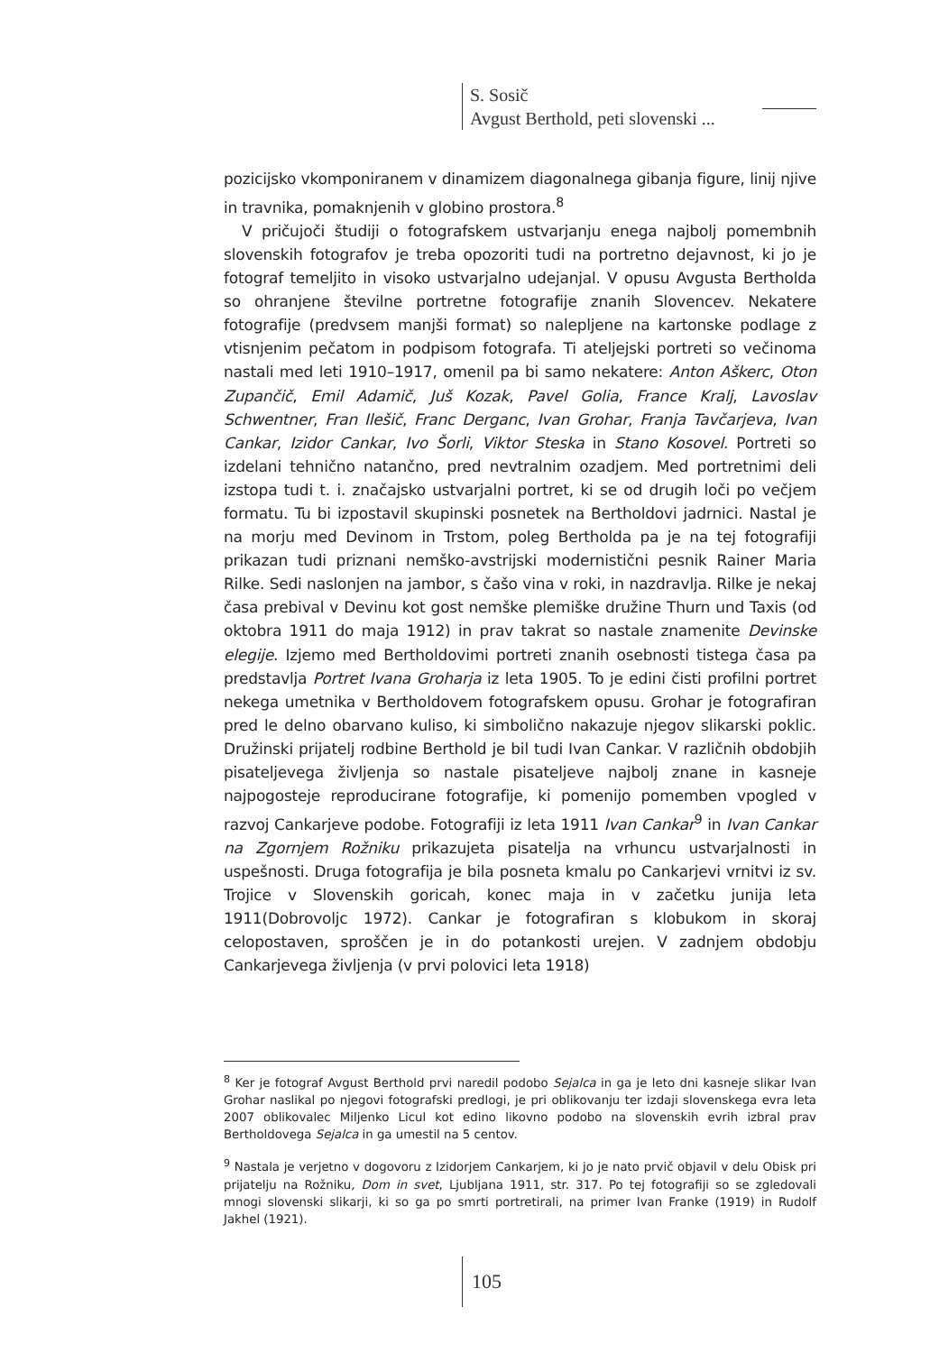S. Sosič
Avgust Berthold, peti slovenski ...
pozicijsko vkomponiranem v dinamizem diagonalnega gibanja figure, linij njive in travnika, pomaknjenih v globino prostora.<sup>8</sup>
V pričujoči študiji o fotografskem ustvarjanju enega najbolj pomembnih slovenskih fotografov je treba opozoriti tudi na portretno dejavnost, ki jo je fotograf temeljito in visoko ustvarjalno udejanjal. V opusu Avgusta Bertholda so ohranjene številne portretne fotografije znanih Slovencev. Nekatere fotografije (predvsem manjši format) so nalepljene na kartonske podlage z vtisnjenim pečatom in podpisom fotografa. Ti ateljejski portreti so večinoma nastali med leti 1910–1917, omenil pa bi samo nekatere: Anton Aškerc, Oton Zupančič, Emil Adamič, Juš Kozak, Pavel Golia, France Kralj, Lavoslav Schwentner, Fran Ilešič, Franc Derganc, Ivan Grohar, Franja Tavčarjeva, Ivan Cankar, Izidor Cankar, Ivo Šorli, Viktor Steska in Stano Kosovel. Portreti so izdelani tehnično natančno, pred nevtralnim ozadjem. Med portretnimi deli izstopa tudi t. i. značajsko ustvarjalni portret, ki se od drugih loči po večjem formatu. Tu bi izpostavil skupinski posnetek na Bertholdovi jadrnici. Nastal je na morju med Devinom in Trstom, poleg Bertholda pa je na tej fotografiji prikazan tudi priznani nemško-avstrijski modernistični pesnik Rainer Maria Rilke. Sedi naslonjen na jambor, s čašo vina v roki, in nazdravlja. Rilke je nekaj časa prebival v Devinu kot gost nemške plemiške družine Thurn und Taxis (od oktobra 1911 do maja 1912) in prav takrat so nastale znamenite Devinske elegije. Izjemo med Bertholdovimi portreti znanih osebnosti tistega časa pa predstavlja Portret Ivana Groharja iz leta 1905. To je edini čisti profilni portret nekega umetnika v Bertholdovem fotografskem opusu. Grohar je fotografiran pred le delno obarvano kuliso, ki simbolično nakazuje njegov slikarski poklic. Družinski prijatelj rodbine Berthold je bil tudi Ivan Cankar. V različnih obdobjih pisateljevega življenja so nastale pisateljeve najbolj znane in kasneje najpogosteje reproducirane fotografije, ki pomenijo pomemben vpogled v razvoj Cankarjeve podobe. Fotografiji iz leta 1911 Ivan Cankar<sup>9</sup> in Ivan Cankar na Zgornjem Rožniku prikazujeta pisatelja na vrhuncu ustvarjalnosti in uspešnosti. Druga fotografija je bila posneta kmalu po Cankarjevi vrnitvi iz sv. Trojice v Slovenskih goricah, konec maja in v začetku junija leta 1911(Dobrovoljc 1972). Cankar je fotografiran s klobukom in skoraj celopostaven, sproščen je in do potankosti urejen. V zadnjem obdobju Cankarjevega življenja (v prvi polovici leta 1918)
<sup>8</sup> Ker je fotograf Avgust Berthold prvi naredil podobo Sejalca in ga je leto dni kasneje slikar Ivan Grohar naslikal po njegovi fotografski predlogi, je pri oblikovanju ter izdaji slovenskega evra leta 2007 oblikovalec Miljenko Licul kot edino likovno podobo na slovenskih evrih izbral prav Bertholdovega Sejalca in ga umestil na 5 centov.
<sup>9</sup> Nastala je verjetno v dogovoru z Izidorjem Cankarjem, ki jo je nato prvič objavil v delu Obisk pri prijatelju na Rožniku, Dom in svet, Ljubljana 1911, str. 317. Po tej fotografiji so se zgledovali mnogi slovenski slikarji, ki so ga po smrti portretirali, na primer Ivan Franke (1919) in Rudolf Jakhel (1921).
105